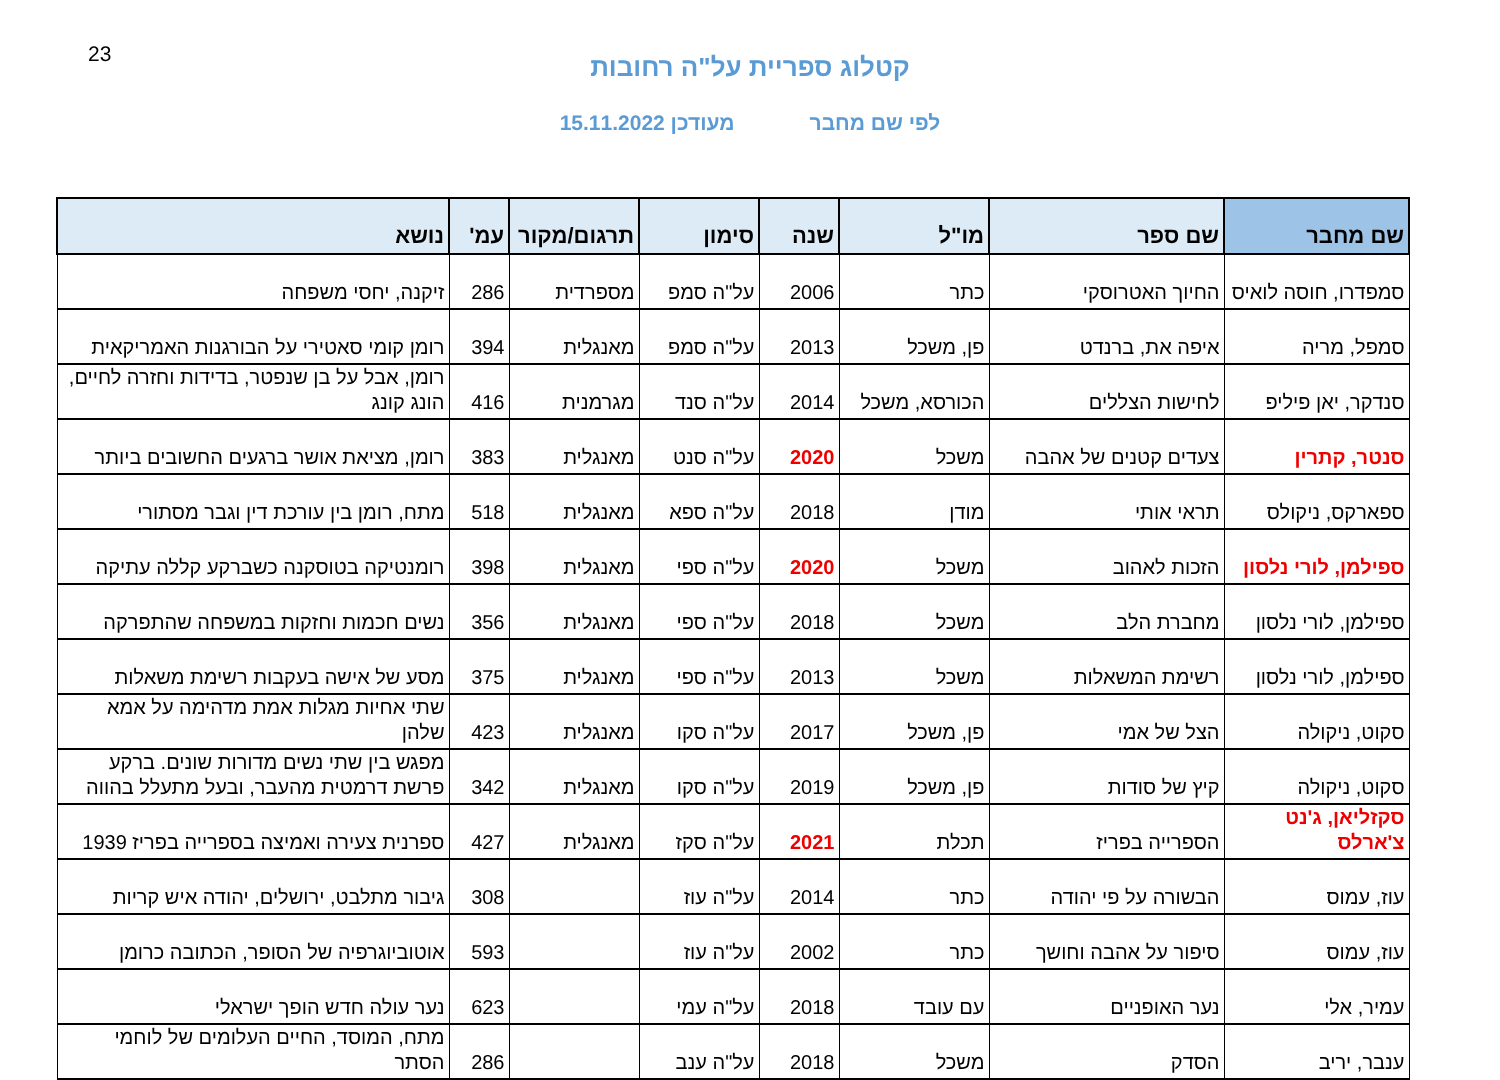23
קטלוג ספריית על"ה רחובות
לפי שם מחבר מעודכן 15.11.2022
| שם מחבר | שם ספר | מו"ל | שנה | סימון | תרגום/מקור | עמ' | נושא |
| --- | --- | --- | --- | --- | --- | --- | --- |
| סמפדרו, חוסה לואיס | החיוך האטרוסקי | כתר | 2006 | על"ה סמפ | מספרדית | 286 | זיקנה, יחסי משפחה |
| סמפל, מריה | איפה את, ברנדט | פן, משכל | 2013 | על"ה סמפ | מאנגלית | 394 | רומן קומי סאטירי על הבורגנות האמריקאית |
| סנדקר, יאן פיליפ | לחישות הצללים | הכורסא, משכל | 2014 | על"ה סנד | מגרמנית | 416 | רומן, אבל על בן שנפטר, בדידות וחזרה לחיים, הונג קונג |
| סנטר, קתרין | צעדים קטנים של אהבה | משכל | 2020 | על"ה סנט | מאנגלית | 383 | רומן, מציאת אושר ברגעים החשובים ביותר |
| ספארקס, ניקולס | תראי אותי | מודן | 2018 | על"ה ספא | מאנגלית | 518 | מתח, רומן בין עורכת דין וגבר מסתורי |
| ספילמן, לורי נלסון | הזכות לאהוב | משכל | 2020 | על"ה ספי | מאנגלית | 398 | רומנטיקה בטוסקנה כשברקע קללה עתיקה |
| ספילמן, לורי נלסון | מחברת הלב | משכל | 2018 | על"ה ספי | מאנגלית | 356 | נשים חכמות וחזקות במשפחה שהתפרקה |
| ספילמן, לורי נלסון | רשימת המשאלות | משכל | 2013 | על"ה ספי | מאנגלית | 375 | מסע של אישה בעקבות רשימת משאלות |
| סקוט, ניקולה | הצל של אמי | פן, משכל | 2017 | על"ה סקו | מאנגלית | 423 | שתי אחיות מגלות אמת מדהימה על אמא שלהן |
| סקוט, ניקולה | קיץ של סודות | פן, משכל | 2019 | על"ה סקו | מאנגלית | 342 | מפגש בין שתי נשים מדורות שונים. ברקע פרשת דרמטית מהעבר, ובעל מתעלל בהווה |
| סקזליאן, ג'נט צ'ארלס | הספרייה בפריז | תכלת | 2021 | על"ה סקז | מאנגלית | 427 | ספרנית צעירה ואמיצה בספרייה בפריז 1939 |
| עוז, עמוס | הבשורה על פי יהודה | כתר | 2014 | על"ה עוז | | 308 | גיבור מתלבט, ירושלים, יהודה איש קריות |
| עוז, עמוס | סיפור על אהבה וחושך | כתר | 2002 | על"ה עוז | | 593 | אוטוביוגרפיה של הסופר, הכתובה כרומן |
| עמיר, אלי | נער האופניים | עם עובד | 2018 | על"ה עמי | | 623 | נער עולה חדש הופך ישראלי |
| ענבר, יריב | הסדק | משכל | 2018 | על"ה ענב | | 286 | מתח, המוסד, החיים העלומים של לוחמי הסתר |